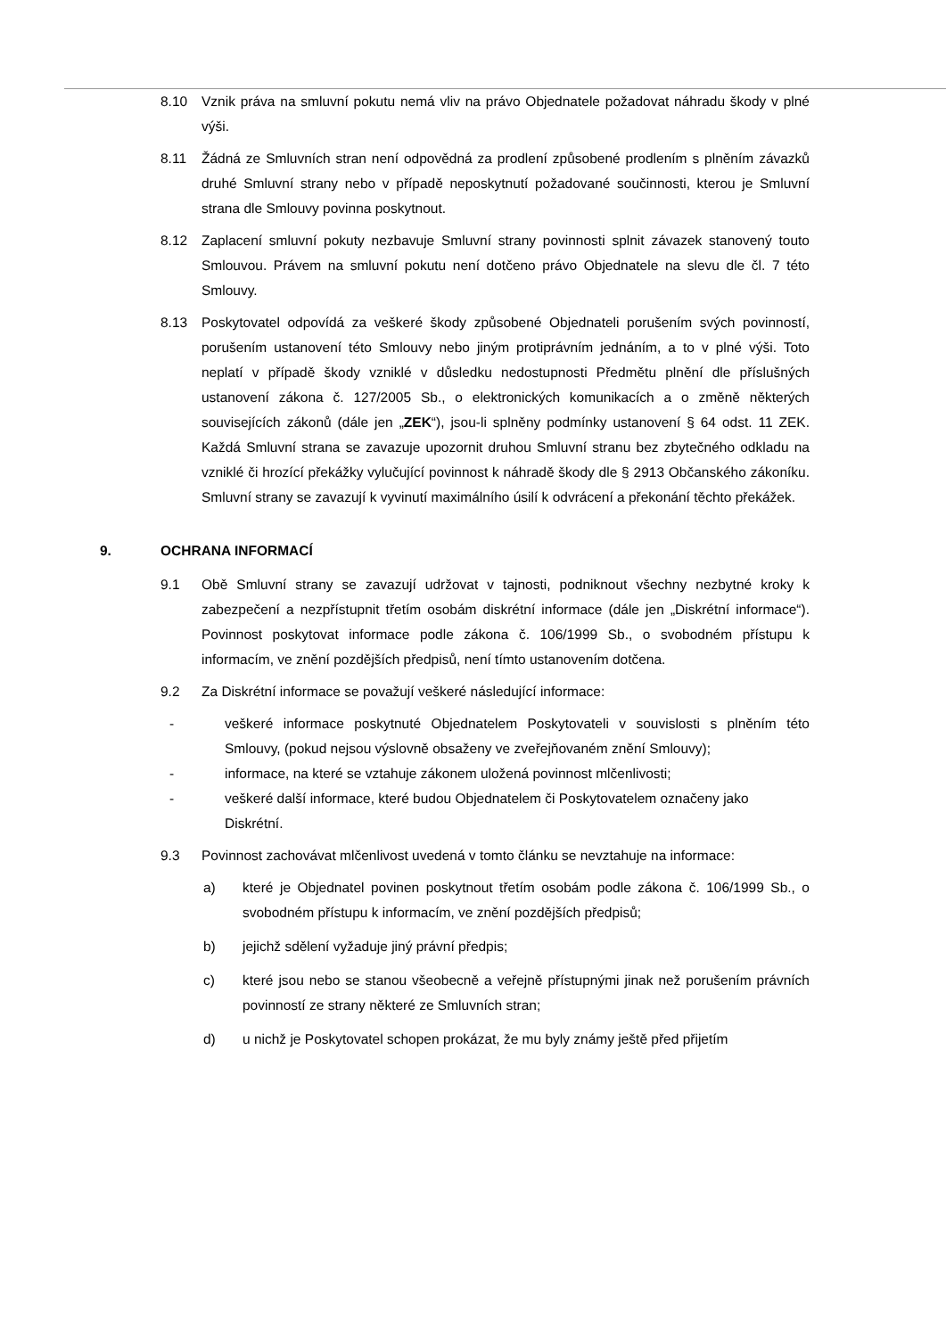8.10 Vznik práva na smluvní pokutu nemá vliv na právo Objednatele požadovat náhradu škody v plné výši.
8.11 Žádná ze Smluvních stran není odpovědná za prodlení způsobené prodlením s plněním závazků druhé Smluvní strany nebo v případě neposkytnutí požadované součinnosti, kterou je Smluvní strana dle Smlouvy povinna poskytnout.
8.12 Zaplacení smluvní pokuty nezbavuje Smluvní strany povinnosti splnit závazek stanovený touto Smlouvou. Právem na smluvní pokutu není dotčeno právo Objednatele na slevu dle čl. 7 této Smlouvy.
8.13 Poskytovatel odpovídá za veškeré škody způsobené Objednateli porušením svých povinností, porušením ustanovení této Smlouvy nebo jiným protiprávním jednáním, a to v plné výši. Toto neplatí v případě škody vzniklé v důsledku nedostupnosti Předmětu plnění dle příslušných ustanovení zákona č. 127/2005 Sb., o elektronických komunikacích a o změně některých souvisejících zákonů (dále jen „ZEK“), jsou-li splněny podmínky ustanovení § 64 odst. 11 ZEK. Každá Smluvní strana se zavazuje upozornit druhou Smluvní stranu bez zbytečného odkladu na vzniklé či hrozící překážky vylučující povinnost k náhradě škody dle § 2913 Občanského zákoníku. Smluvní strany se zavazují k vyvinutí maximálního úsilí k odvrácení a překonání těchto překážek.
9. OCHRANA INFORMACÍ
9.1 Obě Smluvní strany se zavazují udržovat v tajnosti, podniknout všechny nezbytné kroky k zabezpečení a nezpřístupnit třetím osobám diskrétní informace (dále jen „Diskrétní informace“). Povinnost poskytovat informace podle zákona č. 106/1999 Sb., o svobodném přístupu k informacím, ve znění pozdějších předpisů, není tímto ustanovením dotčena.
9.2 Za Diskrétní informace se považují veškeré následující informace:
- veškeré informace poskytnuté Objednatelem Poskytovateli v souvislosti s plněním této Smlouvy, (pokud nejsou výslovně obsaženy ve zveřejňovaném znění Smlouvy);
- informace, na které se vztahuje zákonem uložená povinnost mlčenlivosti;
- veškeré další informace, které budou Objednatelem či Poskytovatelem označeny jako Diskrétní.
9.3 Povinnost zachovávat mlčenlivost uvedená v tomto článku se nevztahuje na informace:
a) které je Objednatel povinen poskytnout třetím osobám podle zákona č. 106/1999 Sb., o svobodném přístupu k informacím, ve znění pozdějších předpisů;
b) jejichž sdělení vyžaduje jiný právní předpis;
c) které jsou nebo se stanou všeobecně a veřejně přístupnými jinak než porušením právních povinností ze strany některé ze Smluvních stran;
d) u nichž je Poskytovatel schopen prokázat, že mu byly známy ještě před přijetím